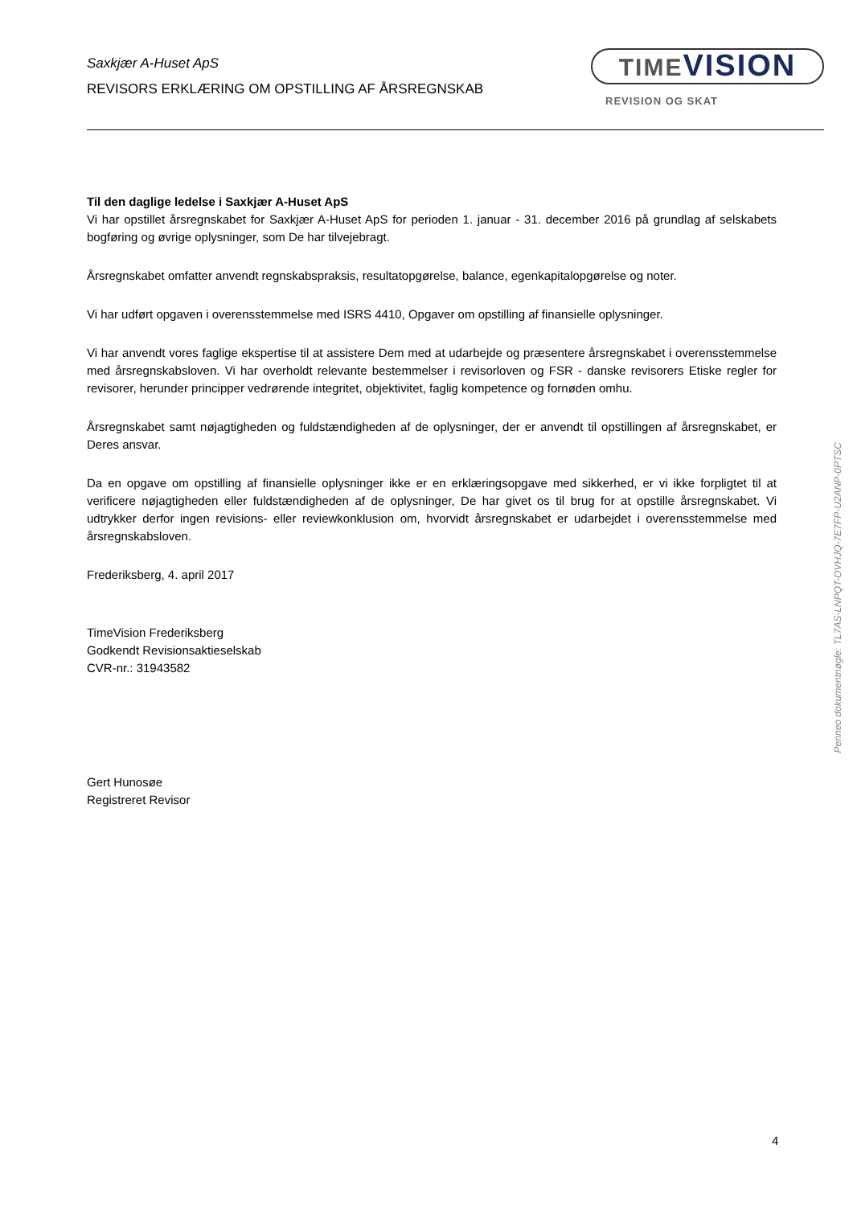Saxkjær A-Huset ApS
REVISORS ERKLÆRING OM OPSTILLING AF ÅRSREGNSKAB
TIMEVISION
REVISION OG SKAT
Til den daglige ledelse i Saxkjær A-Huset ApS
Vi har opstillet årsregnskabet for Saxkjær A-Huset ApS for perioden 1. januar - 31. december 2016 på grundlag af selskabets bogføring og øvrige oplysninger, som De har tilvejebragt.
Årsregnskabet omfatter anvendt regnskabspraksis, resultatopgørelse, balance, egenkapitalopgørelse og noter.
Vi har udført opgaven i overensstemmelse med ISRS 4410, Opgaver om opstilling af finansielle oplysninger.
Vi har anvendt vores faglige ekspertise til at assistere Dem med at udarbejde og præsentere årsregnskabet i overensstemmelse med årsregnskabsloven. Vi har overholdt relevante bestemmelser i revisorloven og FSR - danske revisorers Etiske regler for revisorer, herunder principper vedrørende integritet, objektivitet, faglig kompetence og fornøden omhu.
Årsregnskabet samt nøjagtigheden og fuldstændigheden af de oplysninger, der er anvendt til opstillingen af årsregnskabet, er Deres ansvar.
Da en opgave om opstilling af finansielle oplysninger ikke er en erklæringsopgave med sikkerhed, er vi ikke forpligtet til at verificere nøjagtigheden eller fuldstændigheden af de oplysninger, De har givet os til brug for at opstille årsregnskabet. Vi udtrykker derfor ingen revisions- eller reviewkonklusion om, hvorvidt årsregnskabet er udarbejdet i overensstemmelse med årsregnskabsloven.
Frederiksberg, 4. april 2017
TimeVision Frederiksberg
Godkendt Revisionsaktieselskab
CVR-nr.: 31943582
Gert Hunosøe
Registreret Revisor
Penneo dokumentnøgle: TL7AS-LNPQT-OVHJQ-7E7FP-U2ANP-0PTSC
4